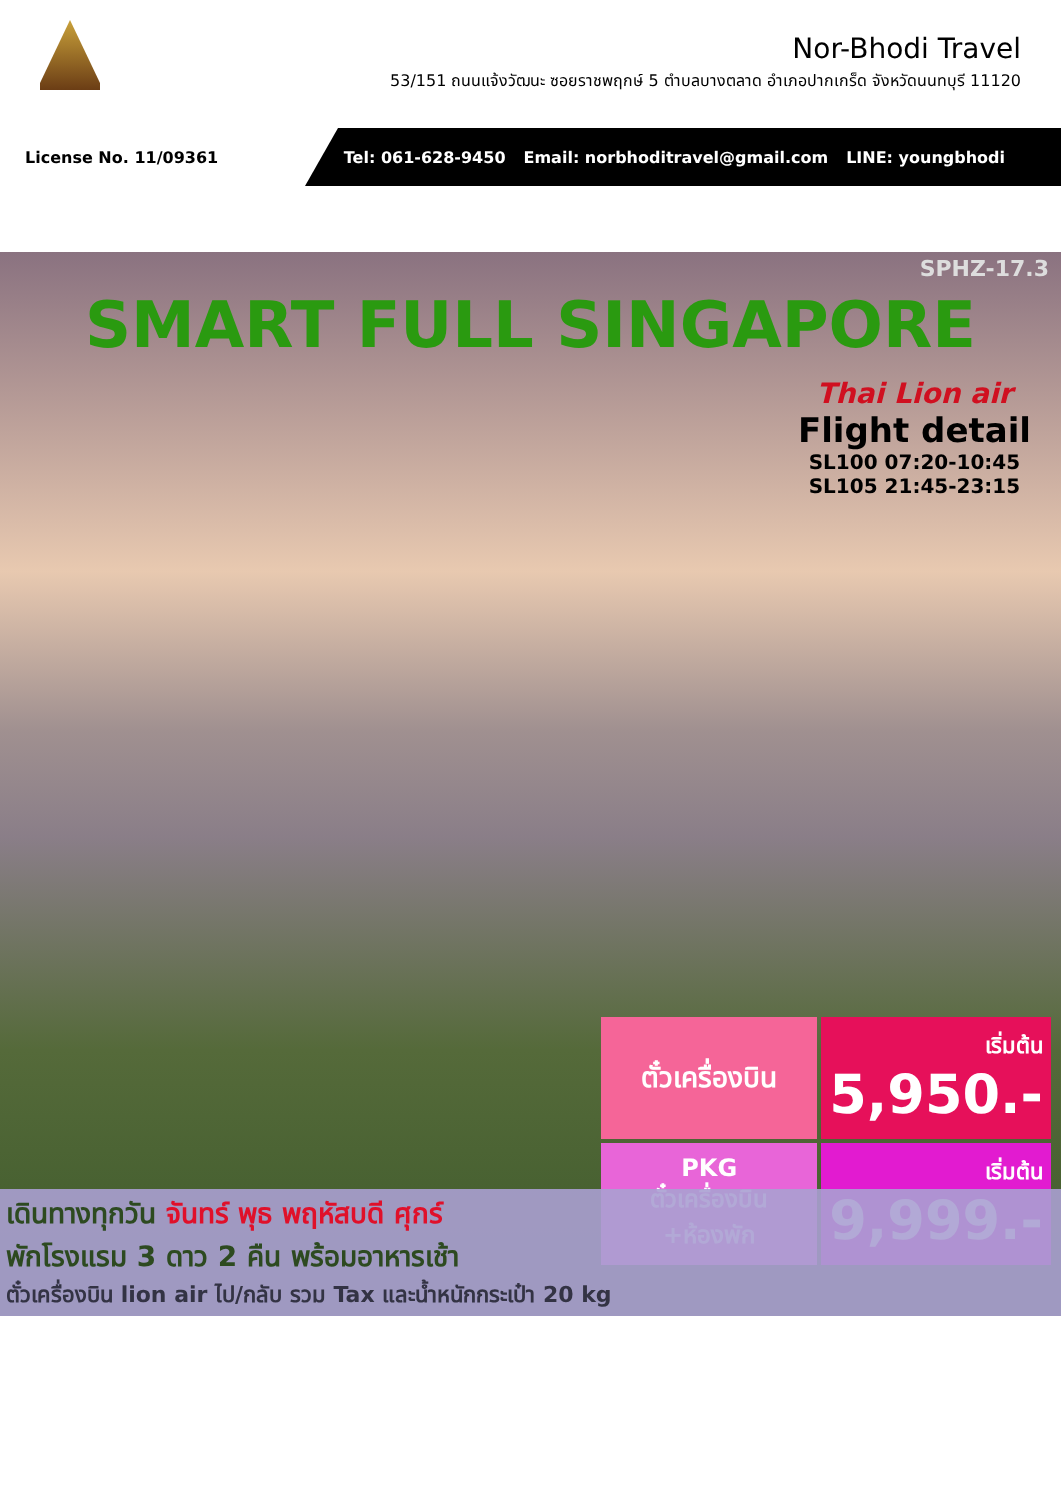Nor-Bhodi Travel
53/151 ถนนแจ้งวัฒนะ ซอยราชพฤกษ์ 5 ตำบลบางตลาด อำเภอปากเกร็ด จังหวัดนนทบุรี 11120
License No. 11/09361
Tel: 061-628-9450 Email: norbhoditravel@gmail.com LINE: youngbhodi
SPHZ-17.3
SMART FULL SINGAPORE
Thai Lion air
Flight detail
SL100 07:20-10:45
SL105 21:45-23:15
ตั๋วเครื่องบิน
เริ่มต้น
5,950.-
PKG
ตั๋วเครื่องบิน
+ห้องพัก
เริ่มต้น
9,999.-
เดินทางทุกวัน จันทร์ พุธ พฤหัสบดี ศุกร์
พักโรงแรม 3 ดาว 2 คืน พร้อมอาหารเช้า
ตั๋วเครื่องบิน lion air ไป/กลับ รวม Tax และน้ำหนักกระเป๋า 20 kg